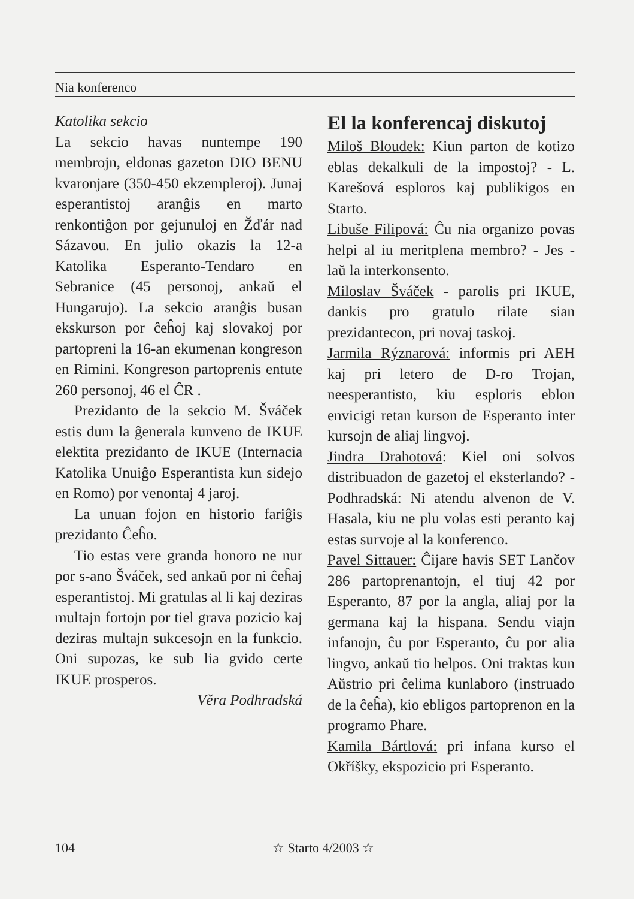Nia konferenco
Katolika sekcio
La sekcio havas nuntempe 190 membrojn, eldonas gazeton DIO BENU kvaronjare (350-450 ekzempleroj). Junaj esperantistoj aranĝis en marto renkontiĝon por gejunuloj en Žďár nad Sázavou. En julio okazis la 12-a Katolika Esperanto-Tendaro en Sebranice (45 personoj, ankaŭ el Hungarujo). La sekcio aranĝis busan ekskurson por ĉeĥoj kaj slovakoj por partopreni la 16-an ekumenan kongreson en Rimini. Kongreson partoprenis entute 260 personoj, 46 el ĈR .
Prezidanto de la sekcio M. Šváček estis dum la ĝenerala kunveno de IKUE elektita prezidanto de IKUE (Internacia Katolika Unuiĝo Esperantista kun sidejo en Romo) por venontaj 4 jaroj.
La unuan fojon en historio fariĝis prezidanto Ĉeĥo.
Tio estas vere granda honoro ne nur por s-ano Šváček, sed ankaŭ por ni ĉeĥaj esperantistoj. Mi gratulas al li kaj deziras multajn fortojn por tiel grava pozicio kaj deziras multajn sukcesojn en la funkcio. Oni supozas, ke sub lia gvido certe IKUE prosperos.
Věra Podhradská
El la konferencaj diskutoj
Miloš Bloudek: Kiun parton de kotizo eblas dekalkuli de la impostoj? - L. Karešová esploros kaj publikigos en Starto.
Libuše Filipová: Ĉu nia organizo povas helpi al iu meritplena membro? - Jes - laŭ la interkonsento.
Miloslav Šváček - parolis pri IKUE, dankis pro gratulo rilate sian prezidantecon, pri novaj taskoj.
Jarmila Rýznarová: informis pri AEH kaj pri letero de D-ro Trojan, neesperantisto, kiu esploris eblon envicigi retan kurson de Esperanto inter kursojn de aliaj lingvoj.
Jindra Drahotová: Kiel oni solvos distribuadon de gazetoj el eksterlando? - Podhradská: Ni atendu alvenon de V. Hasala, kiu ne plu volas esti peranto kaj estas survoje al la konferenco.
Pavel Sittauer: Ĉijare havis SET Lančov 286 partoprenantojn, el tiuj 42 por Esperanto, 87 por la angla, aliaj por la germana kaj la hispana. Sendu viajn infanojn, ĉu por Esperanto, ĉu por alia lingvo, ankaŭ tio helpos. Oni traktas kun Aŭstrio pri ĉelima kunlaboro (instruado de la ĉeĥa), kio ebligos partoprenon en la programo Phare.
Kamila Bártlová: pri infana kurso el Okříšky, ekspozicio pri Esperanto.
104 ☆ Starto 4/2003 ☆